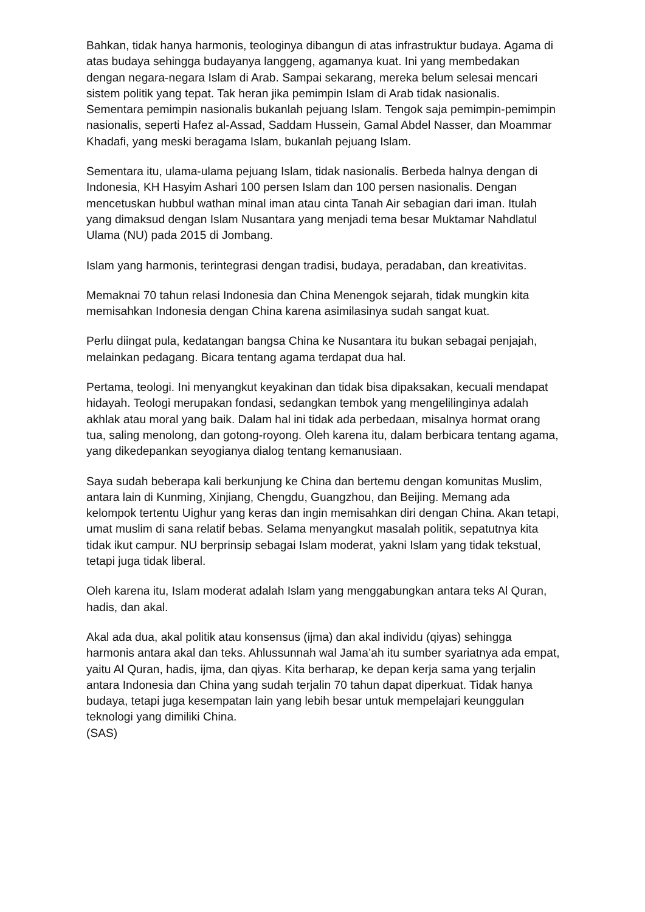Bahkan, tidak hanya harmonis, teologinya dibangun di atas infrastruktur budaya. Agama di atas budaya sehingga budayanya langgeng, agamanya kuat. Ini yang membedakan dengan negara-negara Islam di Arab. Sampai sekarang, mereka belum selesai mencari sistem politik yang tepat. Tak heran jika pemimpin Islam di Arab tidak nasionalis. Sementara pemimpin nasionalis bukanlah pejuang Islam. Tengok saja pemimpin-pemimpin nasionalis, seperti Hafez al-Assad, Saddam Hussein, Gamal Abdel Nasser, dan Moammar Khadafi, yang meski beragama Islam, bukanlah pejuang Islam.
Sementara itu, ulama-ulama pejuang Islam, tidak nasionalis. Berbeda halnya dengan di Indonesia, KH Hasyim Ashari 100 persen Islam dan 100 persen nasionalis. Dengan mencetuskan hubbul wathan minal iman atau cinta Tanah Air sebagian dari iman. Itulah yang dimaksud dengan Islam Nusantara yang menjadi tema besar Muktamar Nahdlatul Ulama (NU) pada 2015 di Jombang.
Islam yang harmonis, terintegrasi dengan tradisi, budaya, peradaban, dan kreativitas.
Memaknai 70 tahun relasi Indonesia dan China Menengok sejarah, tidak mungkin kita memisahkan Indonesia dengan China karena asimilasinya sudah sangat kuat.
Perlu diingat pula, kedatangan bangsa China ke Nusantara itu bukan sebagai penjajah, melainkan pedagang. Bicara tentang agama terdapat dua hal.
Pertama, teologi. Ini menyangkut keyakinan dan tidak bisa dipaksakan, kecuali mendapat hidayah. Teologi merupakan fondasi, sedangkan tembok yang mengelilinginya adalah akhlak atau moral yang baik. Dalam hal ini tidak ada perbedaan, misalnya hormat orang tua, saling menolong, dan gotong-royong. Oleh karena itu, dalam berbicara tentang agama, yang dikedepankan seyogianya dialog tentang kemanusiaan.
Saya sudah beberapa kali berkunjung ke China dan bertemu dengan komunitas Muslim, antara lain di Kunming, Xinjiang, Chengdu, Guangzhou, dan Beijing. Memang ada kelompok tertentu Uighur yang keras dan ingin memisahkan diri dengan China. Akan tetapi, umat muslim di sana relatif bebas. Selama menyangkut masalah politik, sepatutnya kita tidak ikut campur. NU berprinsip sebagai Islam moderat, yakni Islam yang tidak tekstual, tetapi juga tidak liberal.
Oleh karena itu, Islam moderat adalah Islam yang menggabungkan antara teks Al Quran, hadis, dan akal.
Akal ada dua, akal politik atau konsensus (ijma) dan akal individu (qiyas) sehingga harmonis antara akal dan teks. Ahlussunnah wal Jama’ah itu sumber syariatnya ada empat, yaitu Al Quran, hadis, ijma, dan qiyas. Kita berharap, ke depan kerja sama yang terjalin antara Indonesia dan China yang sudah terjalin 70 tahun dapat diperkuat. Tidak hanya budaya, tetapi juga kesempatan lain yang lebih besar untuk mempelajari keunggulan teknologi yang dimiliki China.
(SAS)